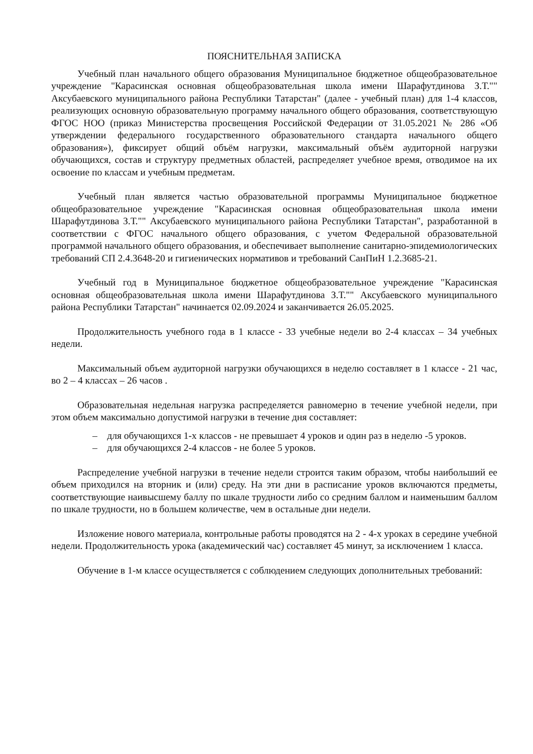ПОЯСНИТЕЛЬНАЯ ЗАПИСКА
Учебный план начального общего образования Муниципальное бюджетное общеобразовательное учреждение "Карасинская основная общеобразовательная школа имени Шарафутдинова З.Т."" Аксубаевского муниципального района Республики Татарстан" (далее - учебный план) для 1-4 классов, реализующих основную образовательную программу начального общего образования, соответствующую ФГОС НОО (приказ Министерства просвещения Российской Федерации от 31.05.2021 № 286 «Об утверждении федерального государственного образовательного стандарта начального общего образования»), фиксирует общий объём нагрузки, максимальный объём аудиторной нагрузки обучающихся, состав и структуру предметных областей, распределяет учебное время, отводимое на их освоение по классам и учебным предметам.
Учебный план является частью образовательной программы Муниципальное бюджетное общеобразовательное учреждение "Карасинская основная общеобразовательная школа имени Шарафутдинова З.Т."" Аксубаевского муниципального района Республики Татарстан", разработанной в соответствии с ФГОС начального общего образования, с учетом Федеральной образовательной программой начального общего образования, и обеспечивает выполнение санитарно-эпидемиологических требований СП 2.4.3648-20 и гигиенических нормативов и требований СанПиН 1.2.3685-21.
Учебный год в Муниципальное бюджетное общеобразовательное учреждение "Карасинская основная общеобразовательная школа имени Шарафутдинова З.Т."" Аксубаевского муниципального района Республики Татарстан" начинается 02.09.2024 и заканчивается 26.05.2025.
Продолжительность учебного года в 1 классе - 33 учебные недели во 2-4 классах – 34 учебных недели.
Максимальный объем аудиторной нагрузки обучающихся в неделю составляет в 1 классе - 21 час, во 2 – 4 классах – 26 часов .
Образовательная недельная нагрузка распределяется равномерно в течение учебной недели, при этом объем максимально допустимой нагрузки в течение дня составляет:
– для обучающихся 1-х классов - не превышает 4 уроков и один раз в неделю -5 уроков.
– для обучающихся 2-4 классов - не более 5 уроков.
Распределение учебной нагрузки в течение недели строится таким образом, чтобы наибольший ее объем приходился на вторник и (или) среду. На эти дни в расписание уроков включаются предметы, соответствующие наивысшему баллу по шкале трудности либо со средним баллом и наименьшим баллом по шкале трудности, но в большем количестве, чем в остальные дни недели.
Изложение нового материала, контрольные работы проводятся на 2 - 4-х уроках в середине учебной недели. Продолжительность урока (академический час) составляет 45 минут, за исключением 1 класса.
Обучение в 1-м классе осуществляется с соблюдением следующих дополнительных требований: